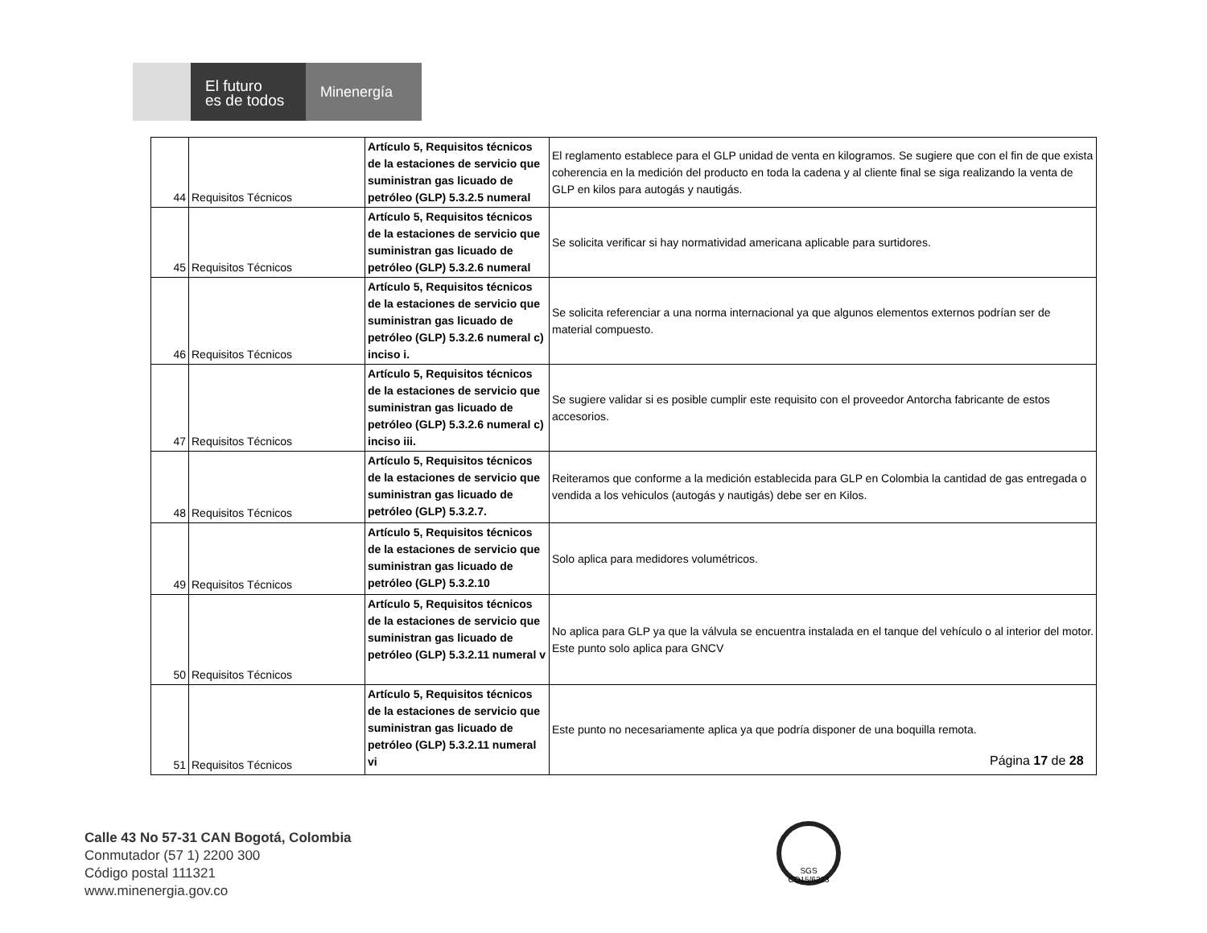El futuro
es de todos
Minenergía
| 44 | Requisitos Técnicos | Artículo 5, Requisitos técnicos de la estaciones de servicio que suministran gas licuado de petróleo (GLP) 5.3.2.5 numeral | El reglamento establece para el GLP unidad de venta en kilogramos. Se sugiere que con el fin de que exista coherencia en la medición del producto en toda la cadena y al cliente final se siga realizando la venta de GLP en kilos para autogás y nautigás. |
| 45 | Requisitos Técnicos | Artículo 5, Requisitos técnicos de la estaciones de servicio que suministran gas licuado de petróleo (GLP) 5.3.2.6 numeral | Se solicita verificar si hay normatividad americana aplicable para surtidores. |
| 46 | Requisitos Técnicos | Artículo 5, Requisitos técnicos de la estaciones de servicio que suministran gas licuado de petróleo (GLP) 5.3.2.6 numeral c) inciso i. | Se solicita referenciar a una norma internacional ya que algunos elementos externos podrían ser de material compuesto. |
| 47 | Requisitos Técnicos | Artículo 5, Requisitos técnicos de la estaciones de servicio que suministran gas licuado de petróleo (GLP) 5.3.2.6 numeral c) inciso iii. | Se sugiere validar si es posible cumplir este requisito con el proveedor Antorcha fabricante de estos accesorios. |
| 48 | Requisitos Técnicos | Artículo 5, Requisitos técnicos de la estaciones de servicio que suministran gas licuado de petróleo (GLP) 5.3.2.7. | Reiteramos que conforme a la medición establecida para GLP en Colombia la cantidad de gas entregada o vendida a los vehiculos (autogás y nautigás) debe ser en Kilos. |
| 49 | Requisitos Técnicos | Artículo 5, Requisitos técnicos de la estaciones de servicio que suministran gas licuado de petróleo (GLP) 5.3.2.10 | Solo aplica para medidores volumétricos. |
| 50 | Requisitos Técnicos | Artículo 5, Requisitos técnicos de la estaciones de servicio que suministran gas licuado de petróleo (GLP) 5.3.2.11 numeral v | No aplica para GLP ya que la válvula se encuentra instalada en el tanque del vehículo o al interior del motor. Este punto solo aplica para GNCV |
| 51 | Requisitos Técnicos | Artículo 5, Requisitos técnicos de la estaciones de servicio que suministran gas licuado de petróleo (GLP) 5.3.2.11 numeral vi | Este punto no necesariamente aplica ya que podría disponer de una boquilla remota. |
Página 17 de 28
Calle 43 No 57-31 CAN Bogotá, Colombia
Conmutador (57 1) 2200 300
Código postal 111321
www.minenergia.gov.co
SGS
CO15/6223